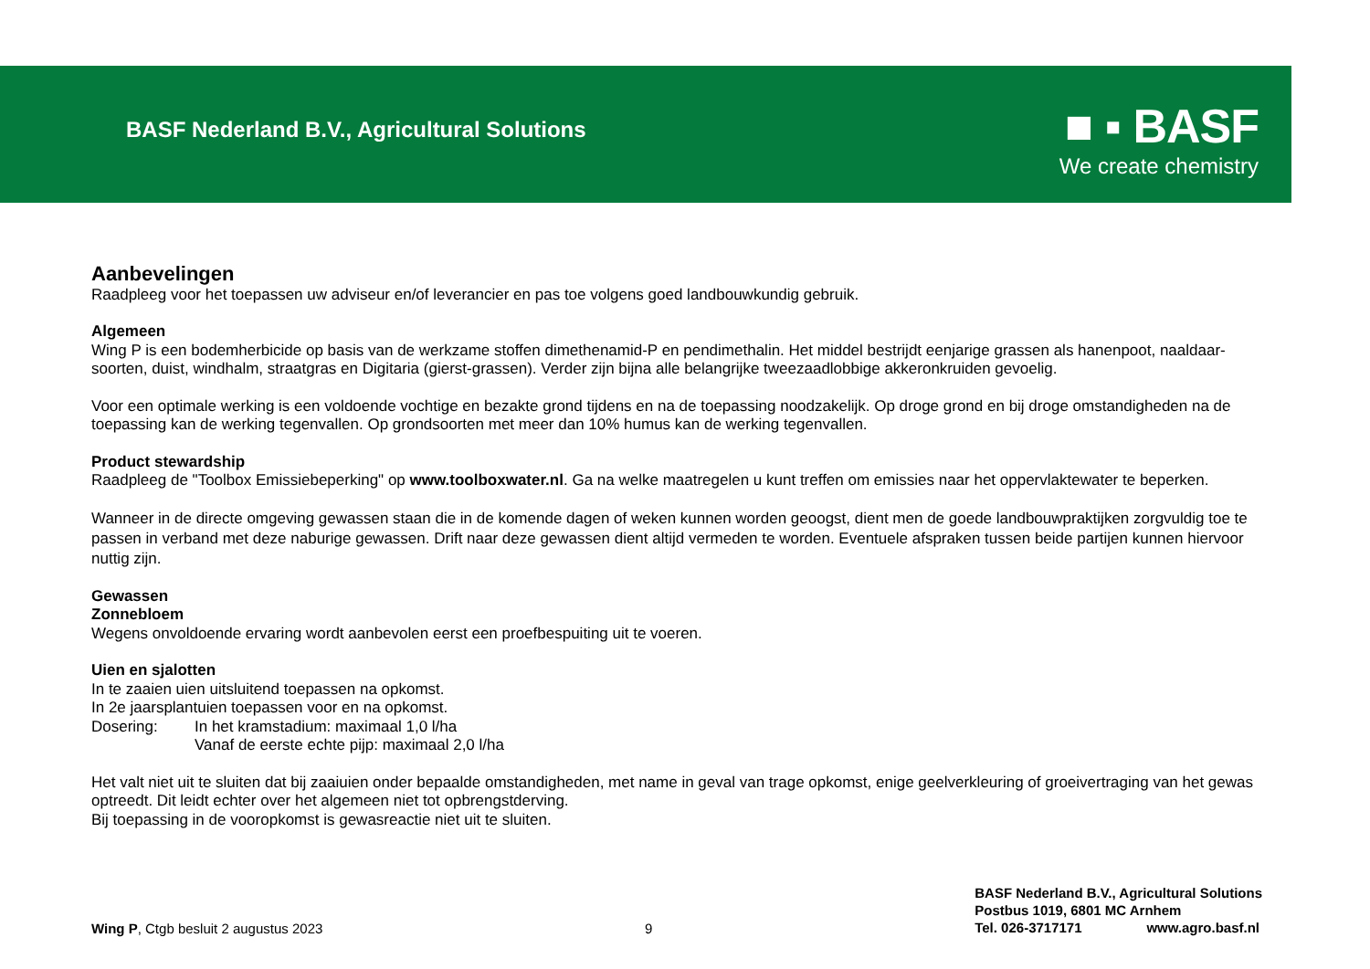BASF Nederland B.V., Agricultural Solutions
■ ▪ BASF
We create chemistry
Aanbevelingen
Raadpleeg voor het toepassen uw adviseur en/of leverancier en pas toe volgens goed landbouwkundig gebruik.
Algemeen
Wing P is een bodemherbicide op basis van de werkzame stoffen dimethenamid-P en pendimethalin. Het middel bestrijdt eenjarige grassen als hanenpoot, naaldaar-soorten, duist, windhalm, straatgras en Digitaria (gierst-grassen). Verder zijn bijna alle belangrijke tweezaadlobbige akkeronkruiden gevoelig.
Voor een optimale werking is een voldoende vochtige en bezakte grond tijdens en na de toepassing noodzakelijk. Op droge grond en bij droge omstandigheden na de toepassing kan de werking tegenvallen. Op grondsoorten met meer dan 10% humus kan de werking tegenvallen.
Product stewardship
Raadpleeg de "Toolbox Emissiebeperking" op www.toolboxwater.nl. Ga na welke maatregelen u kunt treffen om emissies naar het oppervlaktewater te beperken.
Wanneer in de directe omgeving gewassen staan die in de komende dagen of weken kunnen worden geoogst, dient men de goede landbouwpraktijken zorgvuldig toe te passen in verband met deze naburige gewassen. Drift naar deze gewassen dient altijd vermeden te worden. Eventuele afspraken tussen beide partijen kunnen hiervoor nuttig zijn.
Gewassen
Zonnebloem
Wegens onvoldoende ervaring wordt aanbevolen eerst een proefbespuiting uit te voeren.
Uien en sjalotten
In te zaaien uien uitsluitend toepassen na opkomst.
In 2e jaarsplantuien toepassen voor en na opkomst.
Dosering: In het kramstadium: maximaal 1,0 l/ha
Vanaf de eerste echte pijp: maximaal 2,0 l/ha
Het valt niet uit te sluiten dat bij zaaiuien onder bepaalde omstandigheden, met name in geval van trage opkomst, enige geelverkleuring of groeivertraging van het gewas optreedt. Dit leidt echter over het algemeen niet tot opbrengstderving.
Bij toepassing in de vooropkomst is gewasreactie niet uit te sluiten.
Wing P, Ctgb besluit 2 augustus 2023 9
BASF Nederland B.V., Agricultural Solutions
Postbus 1019, 6801 MC Arnhem
Tel. 026-3717171 www.agro.basf.nl